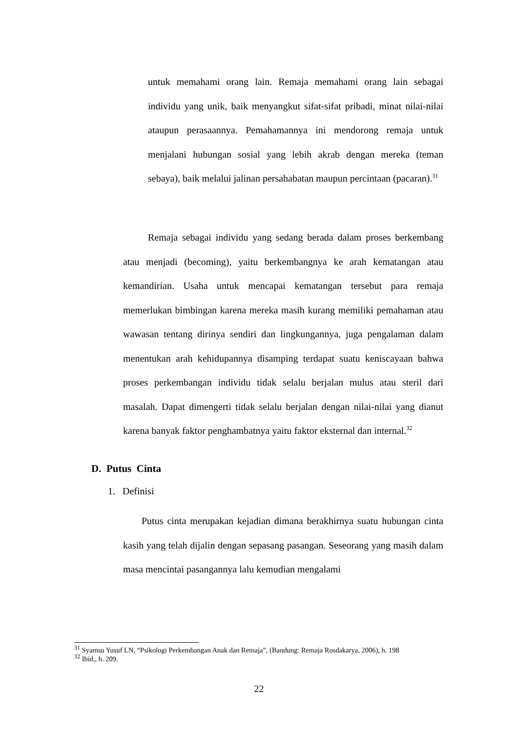untuk memahami orang lain. Remaja memahami orang lain sebagai individu yang unik, baik menyangkut sifat-sifat pribadi, minat nilai-nilai ataupun perasaannya. Pemahamannya ini mendorong remaja untuk menjalani hubungan sosial yang lebih akrab dengan mereka (teman sebaya), baik melalui jalinan persahabatan maupun percintaan (pacaran).<sup>31</sup>
Remaja sebagai individu yang sedang berada dalam proses berkembang atau menjadi (becoming), yaitu berkembangnya ke arah kematangan atau kemandirian. Usaha untuk mencapai kematangan tersebut para remaja memerlukan bimbingan karena mereka masih kurang memiliki pemahaman atau wawasan tentang dirinya sendiri dan lingkungannya, juga pengalaman dalam menentukan arah kehidupannya disamping terdapat suatu keniscayaan bahwa proses perkembangan individu tidak selalu berjalan mulus atau steril dari masalah. Dapat dimengerti tidak selalu berjalan dengan nilai-nilai yang dianut karena banyak faktor penghambatnya yaitu faktor eksternal dan internal.<sup>32</sup>
D. Putus Cinta
1. Definisi
Putus cinta merupakan kejadian dimana berakhirnya suatu hubungan cinta kasih yang telah dijalin dengan sepasang pasangan. Seseorang yang masih dalam masa mencintai pasangannya lalu kemudian mengalami
<sup>31</sup> Syamsu Yusuf LN, “Psikologi Perkembangan Anak dan Remaja”, (Bandung: Remaja Rosdakarya, 2006), h. 198
<sup>32</sup> Ibid., h. 209.
22